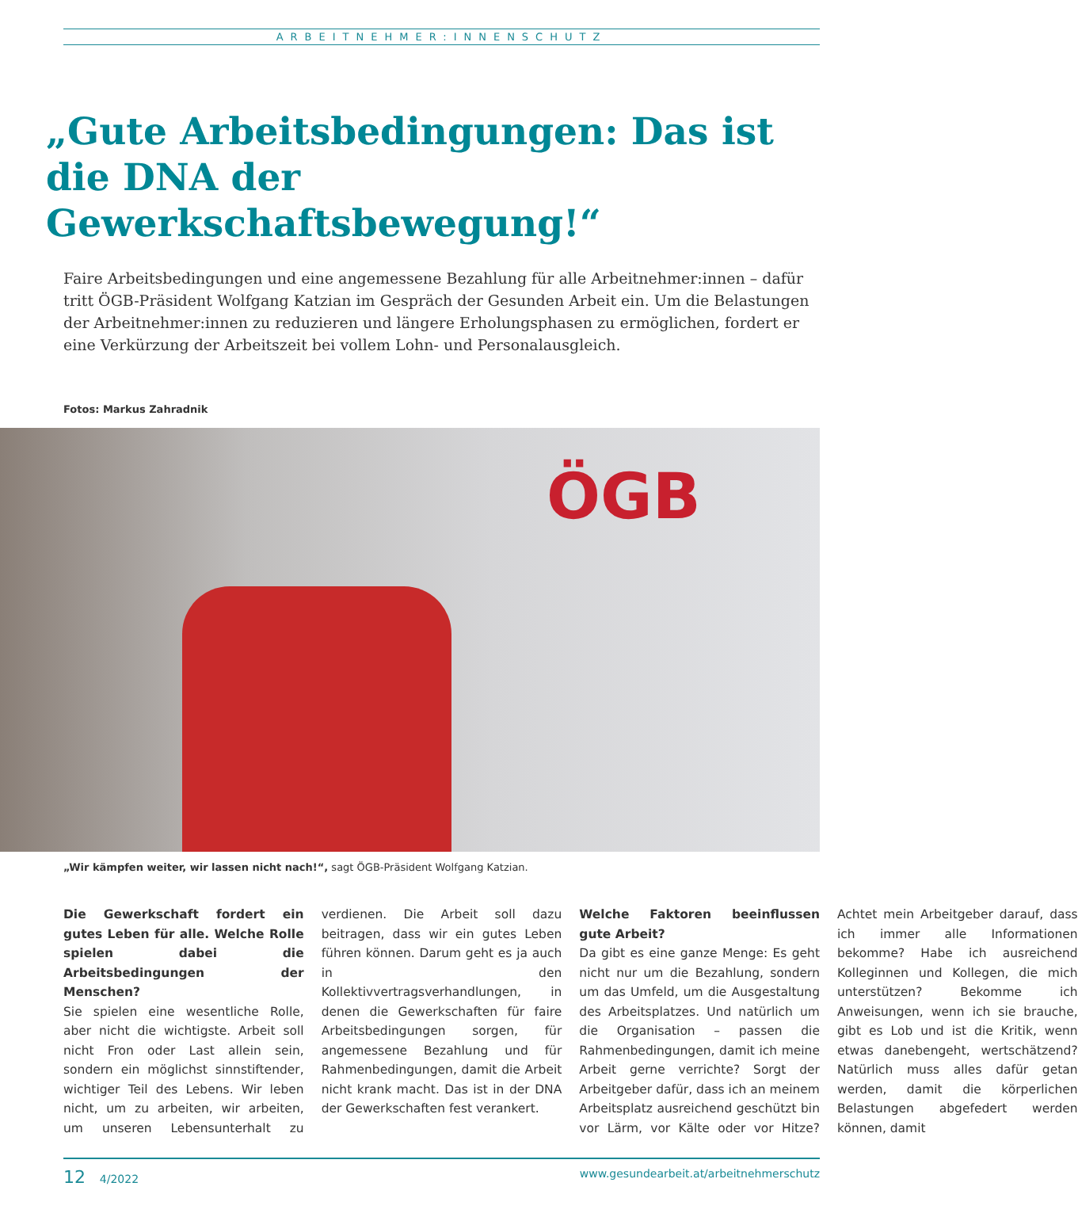ARBEITNEHMER:INNENSCHUTZ
„Gute Arbeitsbedingungen: Das ist die DNA der Gewerkschaftsbewegung!“
Faire Arbeitsbedingungen und eine angemessene Bezahlung für alle Arbeitnehmer:innen – dafür tritt ÖGB-Präsident Wolfgang Katzian im Gespräch der Gesunden Arbeit ein. Um die Belastungen der Arbeitnehmer:innen zu reduzieren und längere Erholungsphasen zu ermöglichen, fordert er eine Verkürzung der Arbeitszeit bei vollem Lohn- und Personalausgleich.
Fotos: Markus Zahradnik
ÖGB
„Wir kämpfen weiter, wir lassen nicht nach!“, sagt ÖGB-Präsident Wolfgang Katzian.
Die Gewerkschaft fordert ein gutes Leben für alle. Welche Rolle spielen dabei die Arbeitsbedingungen der Menschen?
Sie spielen eine wesentliche Rolle, aber nicht die wichtigste. Arbeit soll nicht Fron oder Last allein sein, sondern ein möglichst sinnstiftender, wichtiger Teil des Lebens. Wir leben nicht, um zu arbeiten, wir arbeiten, um unseren Lebensunterhalt zu verdienen. Die Arbeit soll dazu beitragen, dass wir ein gutes Leben führen können. Darum geht es ja auch in den Kollektivvertragsverhandlungen, in denen die Gewerkschaften für faire Arbeitsbedingungen sorgen, für angemessene Bezahlung und für Rahmenbedingungen, damit die Arbeit nicht krank macht. Das ist in der DNA der Gewerkschaften fest verankert.
Welche Faktoren beeinflussen gute Arbeit?
Da gibt es eine ganze Menge: Es geht nicht nur um die Bezahlung, sondern um das Umfeld, um die Ausgestaltung des Arbeitsplatzes. Und natürlich um die Organisation – passen die Rahmenbedingungen, damit ich meine Arbeit gerne verrichte? Sorgt der Arbeitgeber dafür, dass ich an meinem Arbeitsplatz ausreichend geschützt bin vor Lärm, vor Kälte oder vor Hitze? Achtet mein Arbeitgeber darauf, dass ich immer alle Informationen bekomme? Habe ich ausreichend Kolleginnen und Kollegen, die mich unterstützen? Bekomme ich Anweisungen, wenn ich sie brauche, gibt es Lob und ist die Kritik, wenn etwas danebengeht, wertschätzend? Natürlich muss alles dafür getan werden, damit die körperlichen Belastungen abgefedert werden können, damit
12 4/2022 www.gesundearbeit.at/arbeitnehmerschutz